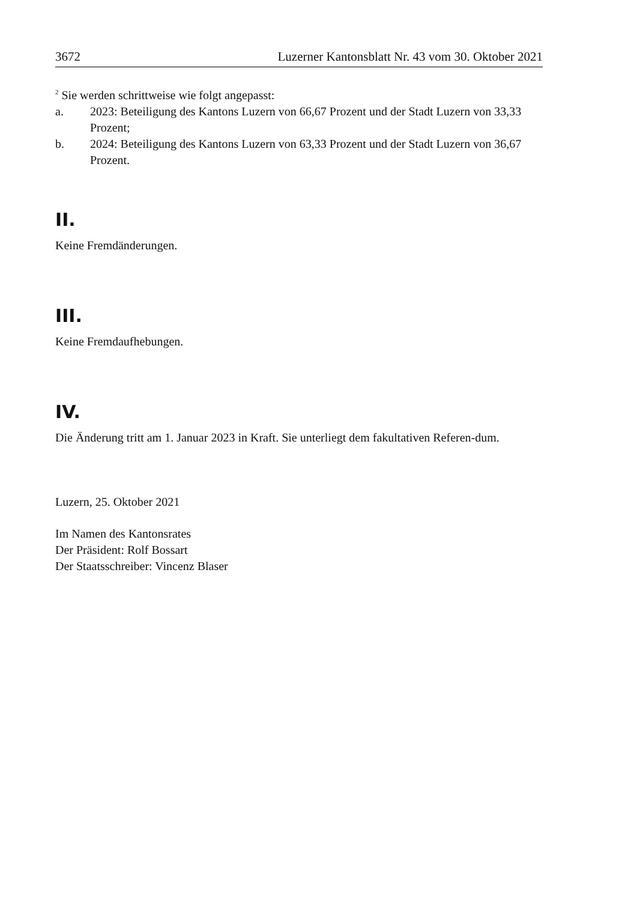3672 Luzerner Kantonsblatt Nr. 43 vom 30. Oktober 2021
<sup>2</sup> Sie werden schrittweise wie folgt angepasst:
a. 2023: Beteiligung des Kantons Luzern von 66,67 Prozent und der Stadt Luzern von 33,33 Prozent;
b. 2024: Beteiligung des Kantons Luzern von 63,33 Prozent und der Stadt Luzern von 36,67 Prozent.
II.
Keine Fremdänderungen.
III.
Keine Fremdaufhebungen.
IV.
Die Änderung tritt am 1. Januar 2023 in Kraft. Sie unterliegt dem fakultativen Referen-dum.
Luzern, 25. Oktober 2021
Im Namen des Kantonsrates
Der Präsident: Rolf Bossart
Der Staatsschreiber: Vincenz Blaser